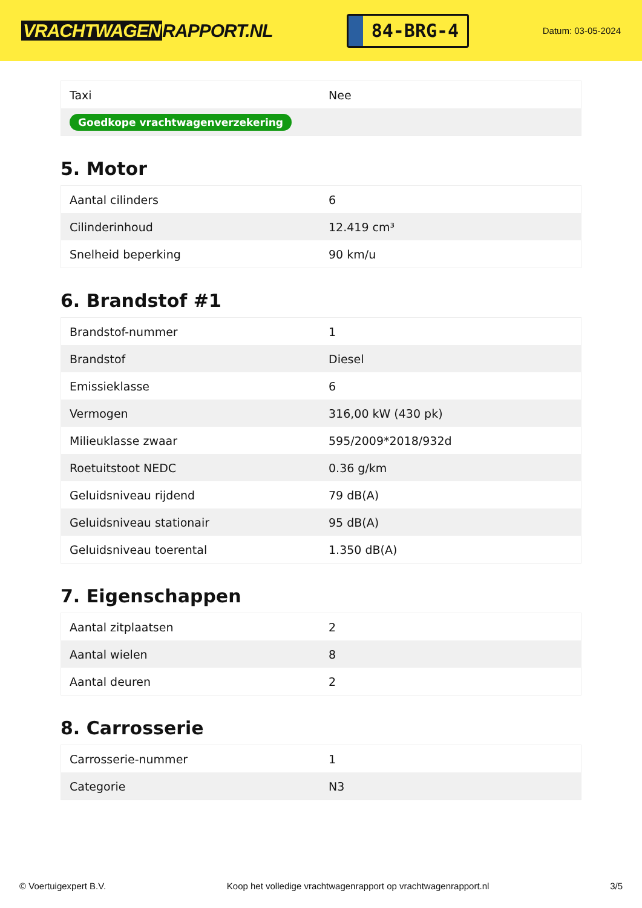VRACHTWAGEN RAPPORT.NL
84-BRG-4
Datum: 03-05-2024
| Taxi | Nee |
| Goedkope vrachtwagenverzekering | |
5. Motor
| Aantal cilinders | 6 |
| Cilinderinhoud | 12.419 cm³ |
| Snelheid beperking | 90 km/u |
6. Brandstof #1
| Brandstof-nummer | 1 |
| Brandstof | Diesel |
| Emissieklasse | 6 |
| Vermogen | 316,00 kW (430 pk) |
| Milieuklasse zwaar | 595/2009*2018/932d |
| Roetuitstoot NEDC | 0.36 g/km |
| Geluidsniveau rijdend | 79 dB(A) |
| Geluidsniveau stationair | 95 dB(A) |
| Geluidsniveau toerental | 1.350 dB(A) |
7. Eigenschappen
| Aantal zitplaatsen | 2 |
| Aantal wielen | 8 |
| Aantal deuren | 2 |
8. Carrosserie
| Carrosserie-nummer | 1 |
| Categorie | N3 |
© Voertuigexpert B.V. Koop het volledige vrachtwagenrapport op vrachtwagenrapport.nl 3/5